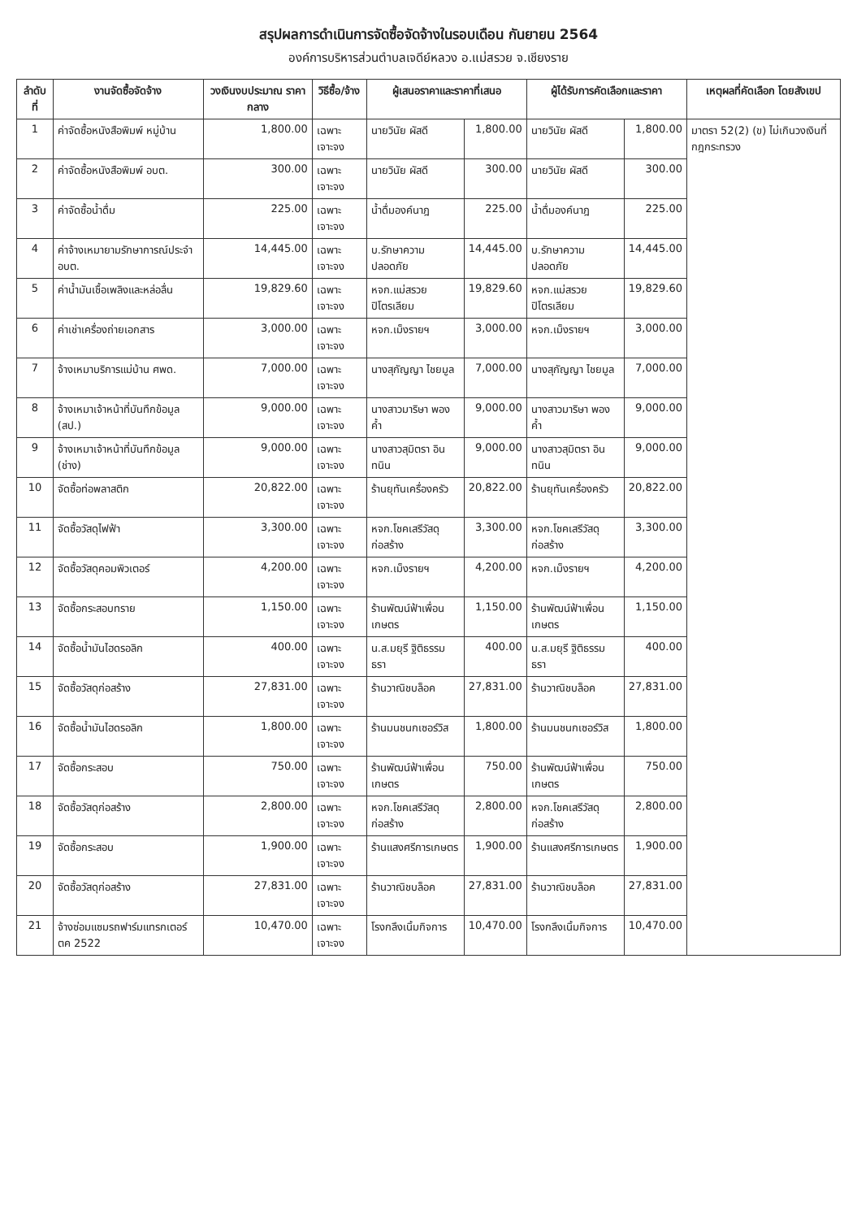สรุปผลการดำเนินการจัดซื้อจัดจ้างในรอบเดือน กันยายน 2564
องค์การบริหารส่วนตำบลเจดีย์หลวง อ.แม่สรวย จ.เชียงราย
| ลำดับที่ | งานจัดซื้อจัดจ้าง | วงเงินงบประมาณ ราคากลาง | วิธีซื้อ/จ้าง | ผู้เสนอราคาและราคาที่เสนอ | | ผู้ได้รับการคัดเลือกและราคา | | เหตุผลที่คัดเลือก โดยสังเขป |
| --- | --- | --- | --- | --- | --- | --- | --- | --- |
| 1 | ค่าจัดซื้อหนังสือพิมพ์ หมู่บ้าน | 1,800.00 | เฉพาะเจาะจง | นายวินัย ผัสดี | 1,800.00 | นายวินัย ผัสดี | 1,800.00 | มาตรา 52(2) (ข) ไม่เกินวงเงินที่กฎกระทรวง |
| 2 | ค่าจัดซื้อหนังสือพิมพ์ อบต. | 300.00 | เฉพาะเจาะจง | นายวินัย ผัสดี | 300.00 | นายวินัย ผัสดี | 300.00 | |
| 3 | ค่าจัดซื้อน้ำดื่ม | 225.00 | เฉพาะเจาะจง | น้ำดื่มองค์นาฎ | 225.00 | น้ำดื่มองค์นาฎ | 225.00 | |
| 4 | ค่าจ้างเหมายามรักษาการณ์ประจำ อบต. | 14,445.00 | เฉพาะเจาะจง | บ.รักษาความปลอดภัย | 14,445.00 | บ.รักษาความปลอดภัย | 14,445.00 | |
| 5 | ค่าน้ำมันเชื้อเพลิงและหล่อลื่น | 19,829.60 | เฉพาะเจาะจง | หจก.แม่สรวยปิโตรเลียม | 19,829.60 | หจก.แม่สรวยปิโตรเลียม | 19,829.60 | |
| 6 | ค่าเช่าเครื่องถ่ายเอกสาร | 3,000.00 | เฉพาะเจาะจง | หจก.เม็งรายฯ | 3,000.00 | หจก.เม็งรายฯ | 3,000.00 | |
| 7 | จ้างเหมาบริการแม่บ้าน ศพด. | 7,000.00 | เฉพาะเจาะจง | นางสุกัญญา ไชยมูล | 7,000.00 | นางสุกัญญา ไชยมูล | 7,000.00 | |
| 8 | จ้างเหมาเจ้าหน้าที่บันทึกข้อมูล (สป.) | 9,000.00 | เฉพาะเจาะจง | นางสาวมาริษา พองค้ำ | 9,000.00 | นางสาวมาริษา พองค้ำ | 9,000.00 | |
| 9 | จ้างเหมาเจ้าหน้าที่บันทึกข้อมูล (ช่าง) | 9,000.00 | เฉพาะเจาะจง | นางสาวสุมิตรา อินทนิน | 9,000.00 | นางสาวสุมิตรา อินทนิน | 9,000.00 | |
| 10 | จัดซื้อท่อพลาสติก | 20,822.00 | เฉพาะเจาะจง | ร้านยุทันเครื่องครัว | 20,822.00 | ร้านยุทันเครื่องครัว | 20,822.00 | |
| 11 | จัดซื้อวัสดุไฟฟ้า | 3,300.00 | เฉพาะเจาะจง | หจก.โชคเสรีวัสดุก่อสร้าง | 3,300.00 | หจก.โชคเสรีวัสดุก่อสร้าง | 3,300.00 | |
| 12 | จัดซื้อวัสดุคอมพิวเตอร์ | 4,200.00 | เฉพาะเจาะจง | หจก.เม็งรายฯ | 4,200.00 | หจก.เม็งรายฯ | 4,200.00 | |
| 13 | จัดซื้อกระสอบทราย | 1,150.00 | เฉพาะเจาะจง | ร้านพัฒน์ฟ้าเพื่อนเกษตร | 1,150.00 | ร้านพัฒน์ฟ้าเพื่อนเกษตร | 1,150.00 | |
| 14 | จัดซื้อน้ำมันไฮดรอลิก | 400.00 | เฉพาะเจาะจง | น.ส.มยุรี ฐิติธรรมธรา | 400.00 | น.ส.มยุรี ฐิติธรรมธรา | 400.00 | |
| 15 | จัดซื้อวัสดุก่อสร้าง | 27,831.00 | เฉพาะเจาะจง | ร้านวาณิชบล็อค | 27,831.00 | ร้านวาณิชบล็อค | 27,831.00 | |
| 16 | จัดซื้อน้ำมันไฮดรอลิก | 1,800.00 | เฉพาะเจาะจง | ร้านมนชนกเซอร์วิส | 1,800.00 | ร้านมนชนกเซอร์วิส | 1,800.00 | |
| 17 | จัดซื้อกระสอบ | 750.00 | เฉพาะเจาะจง | ร้านพัฒน์ฟ้าเพื่อนเกษตร | 750.00 | ร้านพัฒน์ฟ้าเพื่อนเกษตร | 750.00 | |
| 18 | จัดซื้อวัสดุก่อสร้าง | 2,800.00 | เฉพาะเจาะจง | หจก.โชคเสรีวัสดุก่อสร้าง | 2,800.00 | หจก.โชคเสรีวัสดุก่อสร้าง | 2,800.00 | |
| 19 | จัดซื้อกระสอบ | 1,900.00 | เฉพาะเจาะจง | ร้านแสงศรีการเกษตร | 1,900.00 | ร้านแสงศรีการเกษตร | 1,900.00 | |
| 20 | จัดซื้อวัสดุก่อสร้าง | 27,831.00 | เฉพาะเจาะจง | ร้านวาณิชบล็อค | 27,831.00 | ร้านวาณิชบล็อค | 27,831.00 | |
| 21 | จ้างซ่อมแซมรถฟาร์มแทรกเตอร์ ตค 2522 | 10,470.00 | เฉพาะเจาะจง | โรงกลึงเนิ้มกิจการ | 10,470.00 | โรงกลึงเนิ้มกิจการ | 10,470.00 | |